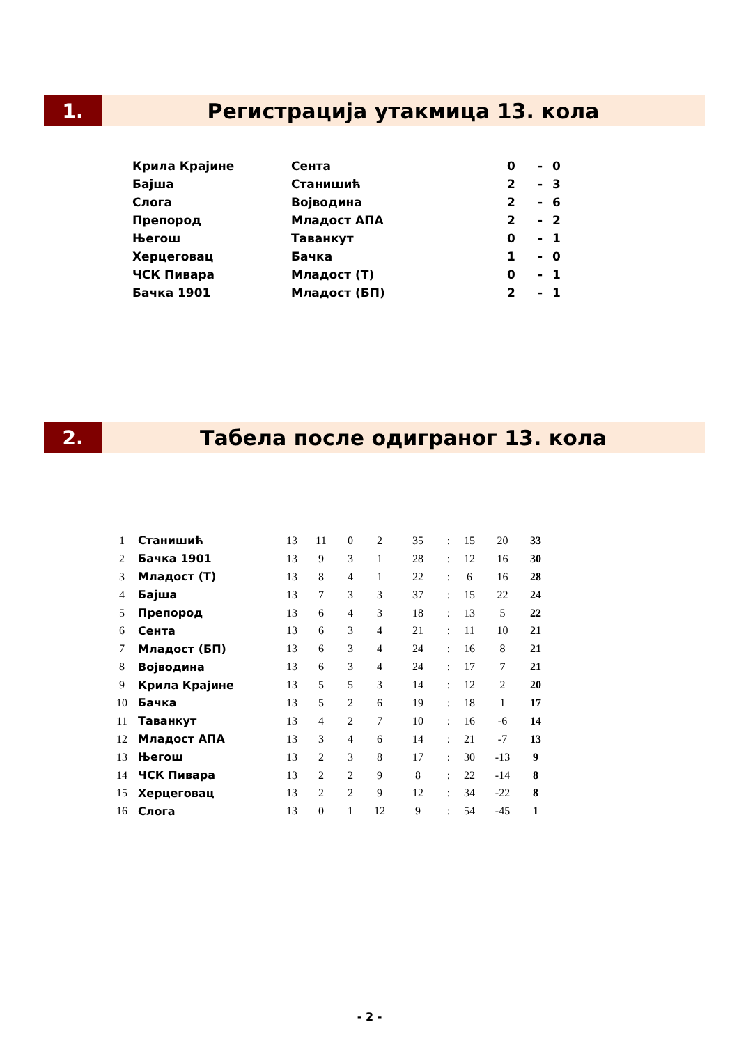1. Регистрација утакмица 13. кола
| Крила Крајине | Сента | 0 | - | 0 |
| Бајша | Станишић | 2 | - | 3 |
| Слога | Војводина | 2 | - | 6 |
| Препород | Младост АПА | 2 | - | 2 |
| Његош | Таванкут | 0 | - | 1 |
| Херцеговац | Бачка | 1 | - | 0 |
| ЧСК Пивара | Младост (Т) | 0 | - | 1 |
| Бачка 1901 | Младост (БП) | 2 | - | 1 |
2. Табела после одиграног 13. кола
| 1 | | Станишић | 13 | 11 | 0 | 2 | 35 | : | 15 | 20 | 33 |
| 2 | | Бачка 1901 | 13 | 9 | 3 | 1 | 28 | : | 12 | 16 | 30 |
| 3 | | Младост (Т) | 13 | 8 | 4 | 1 | 22 | : | 6 | 16 | 28 |
| 4 | | Бајша | 13 | 7 | 3 | 3 | 37 | : | 15 | 22 | 24 |
| 5 | | Препород | 13 | 6 | 4 | 3 | 18 | : | 13 | 5 | 22 |
| 6 | | Сента | 13 | 6 | 3 | 4 | 21 | : | 11 | 10 | 21 |
| 7 | | Младост (БП) | 13 | 6 | 3 | 4 | 24 | : | 16 | 8 | 21 |
| 8 | | Војводина | 13 | 6 | 3 | 4 | 24 | : | 17 | 7 | 21 |
| 9 | | Крила Крајине | 13 | 5 | 5 | 3 | 14 | : | 12 | 2 | 20 |
| 10 | | Бачка | 13 | 5 | 2 | 6 | 19 | : | 18 | 1 | 17 |
| 11 | | Таванкут | 13 | 4 | 2 | 7 | 10 | : | 16 | -6 | 14 |
| 12 | | Младост АПА | 13 | 3 | 4 | 6 | 14 | : | 21 | -7 | 13 |
| 13 | | Његош | 13 | 2 | 3 | 8 | 17 | : | 30 | -13 | 9 |
| 14 | | ЧСК Пивара | 13 | 2 | 2 | 9 | 8 | : | 22 | -14 | 8 |
| 15 | | Херцеговац | 13 | 2 | 2 | 9 | 12 | : | 34 | -22 | 8 |
| 16 | | Слога | 13 | 0 | 1 | 12 | 9 | : | 54 | -45 | 1 |
- 2 -